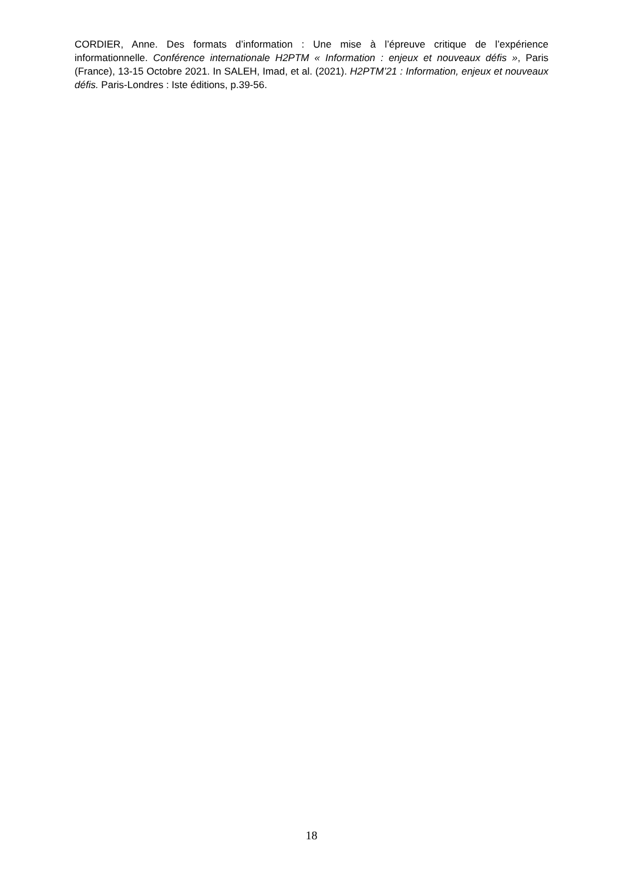CORDIER, Anne. Des formats d’information : Une mise à l’épreuve critique de l’expérience informationnelle. Conférence internationale H2PTM « Information : enjeux et nouveaux défis », Paris (France), 13-15 Octobre 2021. In SALEH, Imad, et al. (2021). H2PTM’21 : Information, enjeux et nouveaux défis. Paris-Londres : Iste éditions, p.39-56.
18